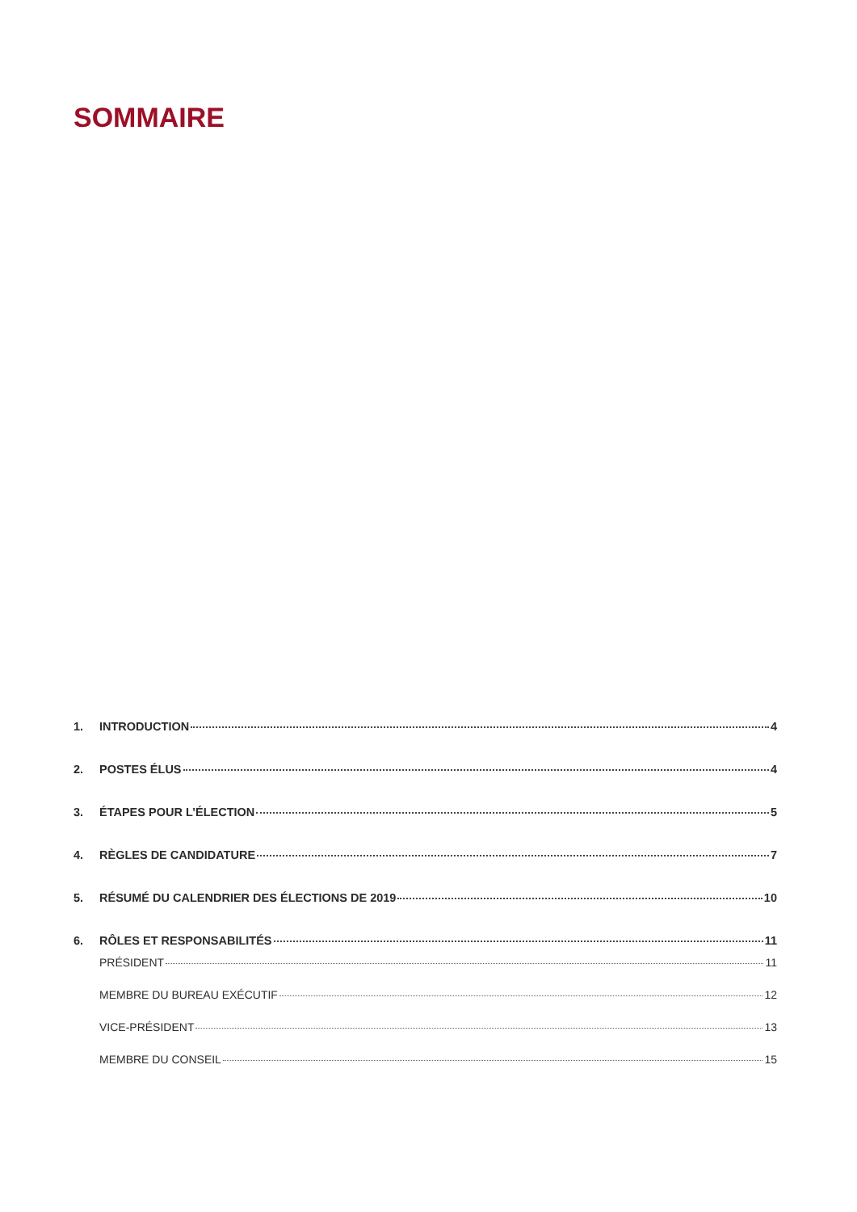SOMMAIRE
1. INTRODUCTION 4
2. POSTES ÉLUS 4
3. ÉTAPES POUR L’ÉLECTION 5
4. RÈGLES DE CANDIDATURE 7
5. RÉSUMÉ DU CALENDRIER DES ÉLECTIONS DE 2019 10
6. RÔLES ET RESPONSABILITÉS 11
PRÉSIDENT 11
MEMBRE DU BUREAU EXÉCUTIF 12
VICE-PRÉSIDENT 13
MEMBRE DU CONSEIL 15